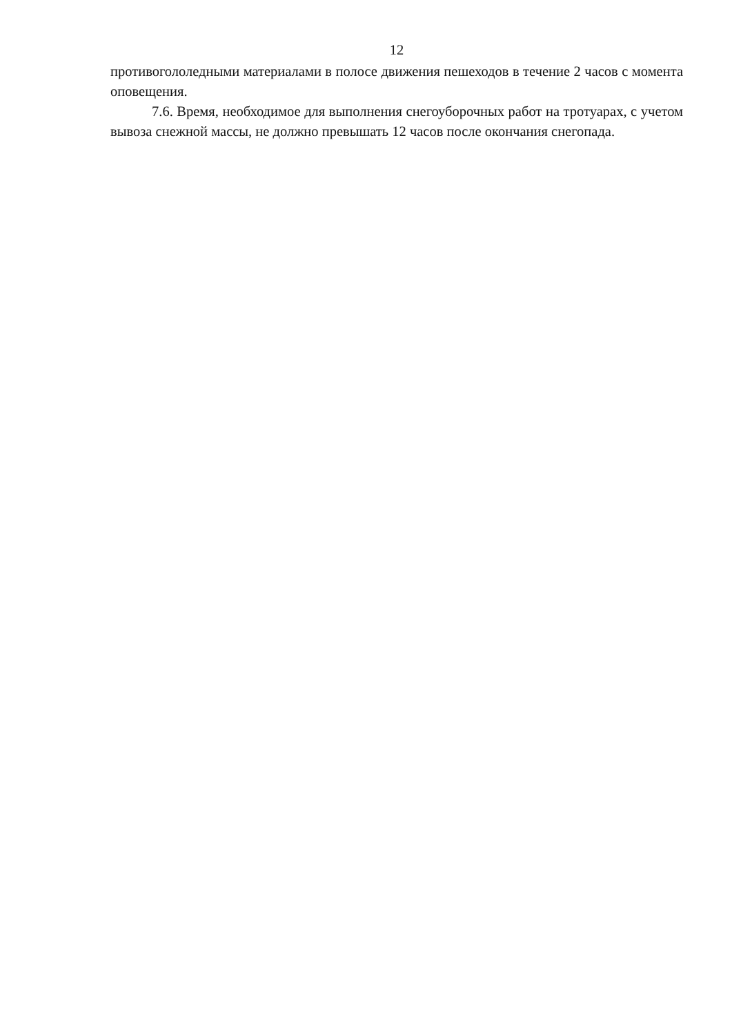12
противогололедными материалами в полосе движения пешеходов в течение 2 часов с момента оповещения.
7.6. Время, необходимое для выполнения снегоуборочных работ на тротуарах, с учетом вывоза снежной массы, не должно превышать 12 часов после окончания снегопада.